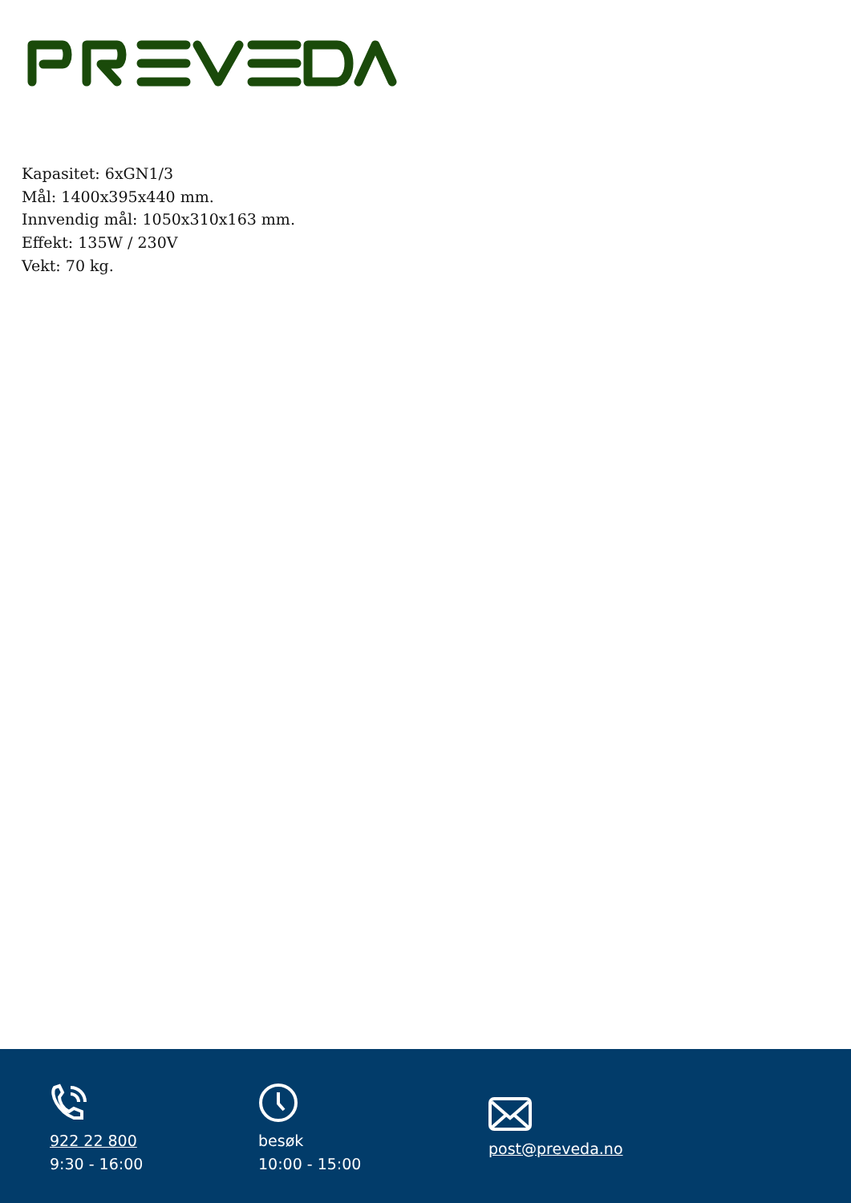Kapasitet: 6xGN1/3
Mål: 1400x395x440 mm.
Innvendig mål: 1050x310x163 mm.
Effekt: 135W / 230V
Vekt: 70 kg.
922 22 800
9:30 - 16:00
besøk
10:00 - 15:00
post@preveda.no